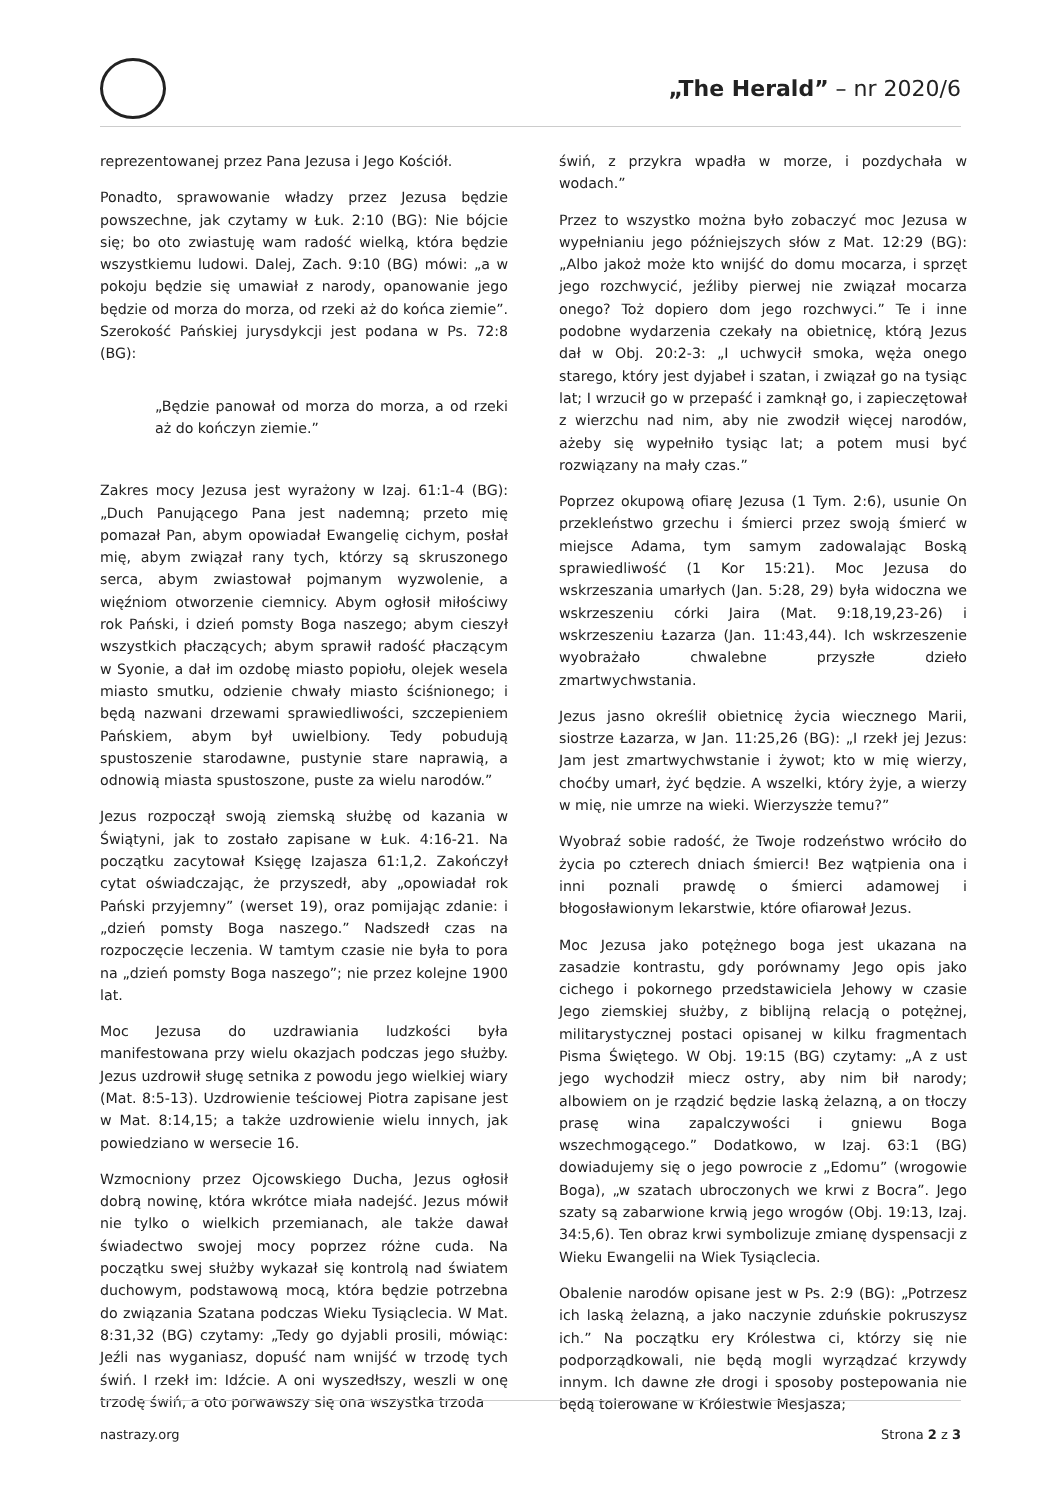„The Herald” – nr 2020/6
reprezentowanej przez Pana Jezusa i Jego Kościół.
Ponadto, sprawowanie władzy przez Jezusa będzie powszechne, jak czytamy w Łuk. 2:10 (BG): Nie bójcie się; bo oto zwiastuję wam radość wielką, która będzie wszystkiemu ludowi. Dalej, Zach. 9:10 (BG) mówi: „a w pokoju będzie się umawiał z narody, opanowanie jego będzie od morza do morza, od rzeki aż do końca ziemie”. Szerokość Pańskiej jurysdykcji jest podana w Ps. 72:8 (BG):
„Będzie panował od morza do morza, a od rzeki aż do kończyn ziemie.”
Zakres mocy Jezusa jest wyrażony w Izaj. 61:1-4 (BG): „Duch Panującego Pana jest nademną; przeto mię pomazał Pan, abym opowiadał Ewangelię cichym, posłał mię, abym związał rany tych, którzy są skruszonego serca, abym zwiastował pojmanym wyzwolenie, a więźniom otworzenie ciemnicy. Abym ogłosił miłościwy rok Pański, i dzień pomsty Boga naszego; abym cieszył wszystkich płaczących; abym sprawił radość płaczącym w Syonie, a dał im ozdobę miasto popiołu, olejek wesela miasto smutku, odzienie chwały miasto ściśnionego; i będą nazwani drzewami sprawiedliwości, szczepieniem Pańskiem, abym był uwielbiony. Tedy pobudują spustoszenie starodawne, pustynie stare naprawią, a odnowią miasta spustoszone, puste za wielu narodów.”
Jezus rozpoczął swoją ziemską służbę od kazania w Świątyni, jak to zostało zapisane w Łuk. 4:16-21. Na początku zacytował Księgę Izajasza 61:1,2. Zakończył cytat oświadczając, że przyszedł, aby „opowiadał rok Pański przyjemny” (werset 19), oraz pomijając zdanie: i „dzień pomsty Boga naszego.” Nadszedł czas na rozpoczęcie leczenia. W tamtym czasie nie była to pora na „dzień pomsty Boga naszego”; nie przez kolejne 1900 lat.
Moc Jezusa do uzdrawiania ludzkości była manifestowana przy wielu okazjach podczas jego służby. Jezus uzdrowił sługę setnika z powodu jego wielkiej wiary (Mat. 8:5-13). Uzdrowienie teściowej Piotra zapisane jest w Mat. 8:14,15; a także uzdrowienie wielu innych, jak powiedziano w wersecie 16.
Wzmocniony przez Ojcowskiego Ducha, Jezus ogłosił dobrą nowinę, która wkrótce miała nadejść. Jezus mówił nie tylko o wielkich przemianach, ale także dawał świadectwo swojej mocy poprzez różne cuda. Na początku swej służby wykazał się kontrolą nad światem duchowym, podstawową mocą, która będzie potrzebna do związania Szatana podczas Wieku Tysiąclecia. W Mat. 8:31,32 (BG) czytamy: „Tedy go dyjabli prosili, mówiąc: Jeźli nas wyganiasz, dopuść nam wnijść w trzodę tych świń. I rzekł im: Idźcie. A oni wyszedłszy, weszli w onę trzodę świń, a oto porwawszy się ona wszystka trzoda
świń, z przykra wpadła w morze, i pozdychała w wodach.”
Przez to wszystko można było zobaczyć moc Jezusa w wypełnianiu jego późniejszych słów z Mat. 12:29 (BG): „Albo jakoż może kto wnijść do domu mocarza, i sprzęt jego rozchwycić, jeźliby pierwej nie związał mocarza onego? Toż dopiero dom jego rozchwyci.” Te i inne podobne wydarzenia czekały na obietnicę, którą Jezus dał w Obj. 20:2-3: „I uchwycił smoka, węża onego starego, który jest dyjabeł i szatan, i związał go na tysiąc lat; I wrzucił go w przepaść i zamknął go, i zapieczętował z wierzchu nad nim, aby nie zwodził więcej narodów, ażeby się wypełniło tysiąc lat; a potem musi być rozwiązany na mały czas.”
Poprzez okupową ofiarę Jezusa (1 Tym. 2:6), usunie On przekleństwo grzechu i śmierci przez swoją śmierć w miejsce Adama, tym samym zadowalając Boską sprawiedliwość (1 Kor 15:21). Moc Jezusa do wskrzeszania umarłych (Jan. 5:28, 29) była widoczna we wskrzeszeniu córki Jaira (Mat. 9:18,19,23-26) i wskrzeszeniu Łazarza (Jan. 11:43,44). Ich wskrzeszenie wyobrażało chwalebne przyszłe dzieło zmartwychwstania.
Jezus jasno określił obietnicę życia wiecznego Marii, siostrze Łazarza, w Jan. 11:25,26 (BG): „I rzekł jej Jezus: Jam jest zmartwychwstanie i żywot; kto w mię wierzy, choćby umarł, żyć będzie. A wszelki, który żyje, a wierzy w mię, nie umrze na wieki. Wierzyszże temu?”
Wyobraź sobie radość, że Twoje rodzeństwo wróciło do życia po czterech dniach śmierci! Bez wątpienia ona i inni poznali prawdę o śmierci adamowej i błogosławionym lekarstwie, które ofiarował Jezus.
Moc Jezusa jako potężnego boga jest ukazana na zasadzie kontrastu, gdy porównamy Jego opis jako cichego i pokornego przedstawiciela Jehowy w czasie Jego ziemskiej służby, z biblijną relacją o potężnej, militarystycznej postaci opisanej w kilku fragmentach Pisma Świętego. W Obj. 19:15 (BG) czytamy: „A z ust jego wychodził miecz ostry, aby nim bił narody; albowiem on je rządzić będzie laską żelazną, a on tłoczy prasę wina zapalczywości i gniewu Boga wszechmogącego.” Dodatkowo, w Izaj. 63:1 (BG) dowiadujemy się o jego powrocie z „Edomu” (wrogowie Boga), „w szatach ubroczonych we krwi z Bocra”. Jego szaty są zabarwione krwią jego wrogów (Obj. 19:13, Izaj. 34:5,6). Ten obraz krwi symbolizuje zmianę dyspensacji z Wieku Ewangelii na Wiek Tysiąclecia.
Obalenie narodów opisane jest w Ps. 2:9 (BG): „Potrzesz ich laską żelazną, a jako naczynie zduńskie pokruszysz ich.” Na początku ery Królestwa ci, którzy się nie podporządkowali, nie będą mogli wyrządzać krzywdy innym. Ich dawne złe drogi i sposoby postepowania nie będą tolerowane w Królestwie Mesjasza;
nastrazy.org Strona 2 z 3